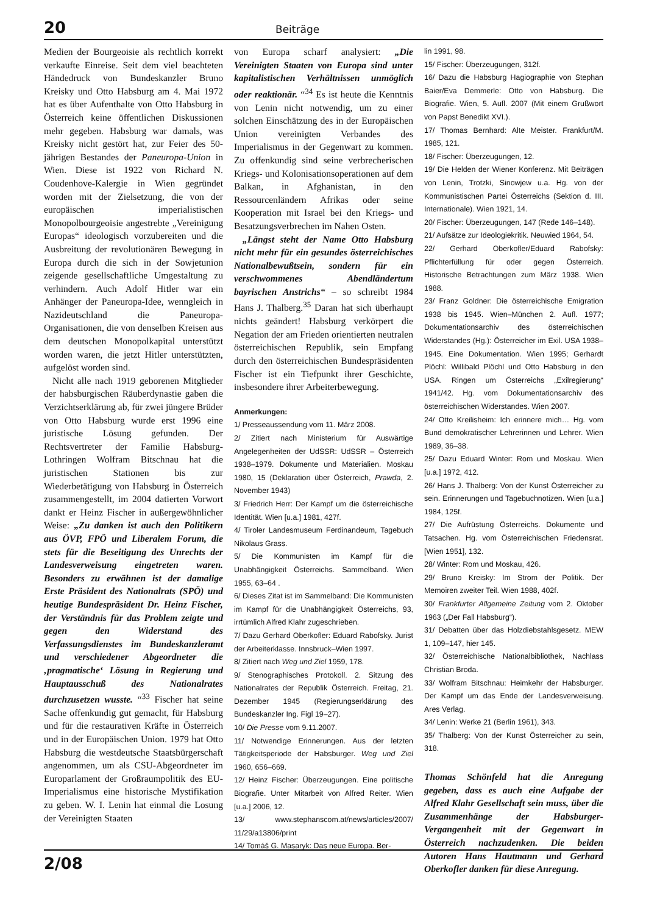20 Beiträge
Medien der Bourgeoisie als rechtlich korrekt verkaufte Einreise. Seit dem viel beachteten Händedruck von Bundeskanzler Bruno Kreisky und Otto Habsburg am 4. Mai 1972 hat es über Aufenthalte von Otto Habsburg in Österreich keine öffentlichen Diskussionen mehr gegeben. Habsburg war damals, was Kreisky nicht gestört hat, zur Feier des 50-jährigen Bestandes der Paneuropa-Union in Wien. Diese ist 1922 von Richard N. Coudenhove-Kalergie in Wien gegründet worden mit der Zielsetzung, die von der europäischen imperialistischen Monopolbourgeoisie angestrebte „Vereinigung Europas“ ideologisch vorzubereiten und die Ausbreitung der revolutionären Bewegung in Europa durch die sich in der Sowjetunion zeigende gesellschaftliche Umgestaltung zu verhindern. Auch Adolf Hitler war ein Anhänger der Paneuropa-Idee, wenngleich in Nazideutschland die Paneuropa-Organisationen, die von denselben Kreisen aus dem deutschen Monopolkapital unterstützt worden waren, die jetzt Hitler unterstützten, aufgelöst worden sind.
Nicht alle nach 1919 geborenen Mitglieder der habsburgischen Räuberdynastie gaben die Verzichtserklärung ab, für zwei jüngere Brüder von Otto Habsburg wurde erst 1996 eine juristische Lösung gefunden. Der Rechtsvertreter der Familie Habsburg-Lothringen Wolfram Bitschnau hat die juristischen Stationen bis zur Wiederbetätigung von Habsburg in Österreich zusammengestellt, im 2004 datierten Vorwort dankt er Heinz Fischer in außergewöhnlicher Weise: „Zu danken ist auch den Politikern aus ÖVP, FPÖ und Liberalem Forum, die stets für die Beseitigung des Unrechts der Landesverweisung eingetreten waren. Besonders zu erwähnen ist der damalige Erste Präsident des Nationalrats (SPÖ) und heutige Bundespräsident Dr. Heinz Fischer, der Verständnis für das Problem zeigte und gegen den Widerstand des Verfassungsdienstes im Bundeskanzleramt und verschiedener Abgeordneter die ‚pragmatische‘ Lösung in Regierung und Hauptausschuß des Nationalrates durchzusetzen wusste. “<sup>33</sup> Fischer hat seine Sache offenkundig gut gemacht, für Habsburg und für die restaurativen Kräfte in Österreich und in der Europäischen Union. 1979 hat Otto Habsburg die westdeutsche Staatsbürgerschaft angenommen, um als CSU-Abgeordneter im Europarlament der Großraumpolitik des EU-Imperialismus eine historische Mystifikation zu geben. W. I. Lenin hat einmal die Losung der Vereinigten Staaten
von Europa scharf analysiert: „Die Vereinigten Staaten von Europa sind unter kapitalistischen Verhältnissen unmöglich oder reaktionär. “<sup>34</sup> Es ist heute die Kenntnis von Lenin nicht notwendig, um zu einer solchen Einschätzung des in der Europäischen Union vereinigten Verbandes des Imperialismus in der Gegenwart zu kommen. Zu offenkundig sind seine verbrecherischen Kriegs- und Kolonisationsoperationen auf dem Balkan, in Afghanistan, in den Ressourcenländern Afrikas oder seine Kooperation mit Israel bei den Kriegs- und Besatzungsverbrechen im Nahen Osten.
„Längst steht der Name Otto Habsburg nicht mehr für ein gesundes österreichisches Nationalbewußtsein, sondern für ein verschwommenes Abendländertum bayrischen Anstrichs“ – so schreibt 1984 Hans J. Thalberg.<sup>35</sup> Daran hat sich überhaupt nichts geändert! Habsburg verkörpert die Negation der am Frieden orientierten neutralen österreichischen Republik, sein Empfang durch den österreichischen Bundespräsidenten Fischer ist ein Tiefpunkt ihrer Geschichte, insbesondere ihrer Arbeiterbewegung.
Anmerkungen:
1/ Presseaussendung vom 11. März 2008.
2/ Zitiert nach Ministerium für Auswärtige Angelegenheiten der UdSSR: UdSSR – Österreich 1938–1979. Dokumente und Materialien. Moskau 1980, 15 (Deklaration über Österreich, Prawda, 2. November 1943)
3/ Friedrich Herr: Der Kampf um die österreichische Identität. Wien [u.a.] 1981, 427f.
4/ Tiroler Landesmuseum Ferdinandeum, Tagebuch Nikolaus Grass.
5/ Die Kommunisten im Kampf für die Unabhängigkeit Österreichs. Sammelband. Wien 1955, 63–64 .
6/ Dieses Zitat ist im Sammelband: Die Kommunisten im Kampf für die Unabhängigkeit Österreichs, 93, irrtümlich Alfred Klahr zugeschrieben.
7/ Dazu Gerhard Oberkofler: Eduard Rabofsky. Jurist der Arbeiterklasse. Innsbruck–Wien 1997.
8/ Zitiert nach Weg und Ziel 1959, 178.
9/ Stenographisches Protokoll. 2. Sitzung des Nationalrates der Republik Österreich. Freitag, 21. Dezember 1945 (Regierungserklärung des Bundeskanzler Ing. Figl 19–27).
10/ Die Presse vom 9.11.2007.
11/ Notwendige Erinnerungen. Aus der letzten Tätigkeitsperiode der Habsburger. Weg und Ziel 1960, 656–669.
12/ Heinz Fischer: Überzeugungen. Eine politische Biografie. Unter Mitarbeit von Alfred Reiter. Wien [u.a.] 2006, 12.
13/ www.stephanscom.at/news/articles/2007/ 11/29/a13806/print
14/ Tomáš G. Masaryk: Das neue Europa. Ber-
lin 1991, 98.
15/ Fischer: Überzeugungen, 312f.
16/ Dazu die Habsburg Hagiographie von Stephan Baier/Eva Demmerle: Otto von Habsburg. Die Biografie. Wien, 5. Aufl. 2007 (Mit einem Grußwort von Papst Benedikt XVI.).
17/ Thomas Bernhard: Alte Meister. Frankfurt/M. 1985, 121.
18/ Fischer: Überzeugungen, 12.
19/ Die Helden der Wiener Konferenz. Mit Beiträgen von Lenin, Trotzki, Sinowjew u.a. Hg. von der Kommunistischen Partei Österreichs (Sektion d. III. Internationale). Wien 1921, 14.
20/ Fischer: Überzeugungen, 147 (Rede 146–148).
21/ Aufsätze zur Ideologiekritik. Neuwied 1964, 54.
22/ Gerhard Oberkofler/Eduard Rabofsky: Pflichterfüllung für oder gegen Österreich. Historische Betrachtungen zum März 1938. Wien 1988.
23/ Franz Goldner: Die österreichische Emigration 1938 bis 1945. Wien–München 2. Aufl. 1977; Dokumentationsarchiv des österreichischen Widerstandes (Hg.): Österreicher im Exil. USA 1938–1945. Eine Dokumentation. Wien 1995; Gerhardt Plöchl: Willibald Plöchl und Otto Habsburg in den USA. Ringen um Österreichs „Exilregierung“ 1941/42. Hg. vom Dokumentationsarchiv des österreichischen Widerstandes. Wien 2007.
24/ Otto Kreilisheim: Ich erinnere mich… Hg. vom Bund demokratischer Lehrerinnen und Lehrer. Wien 1989, 36–38.
25/ Dazu Eduard Winter: Rom und Moskau. Wien [u.a.] 1972, 412.
26/ Hans J. Thalberg: Von der Kunst Österreicher zu sein. Erinnerungen und Tagebuchnotizen. Wien [u.a.] 1984, 125f.
27/ Die Aufrüstung Österreichs. Dokumente und Tatsachen. Hg. vom Österreichischen Friedensrat. [Wien 1951], 132.
28/ Winter: Rom und Moskau, 426.
29/ Bruno Kreisky: Im Strom der Politik. Der Memoiren zweiter Teil. Wien 1988, 402f.
30/ Frankfurter Allgemeine Zeitung vom 2. Oktober 1963 („Der Fall Habsburg“).
31/ Debatten über das Holzdiebstahlsgesetz. MEW 1, 109–147, hier 145.
32/ Österreichische Nationalbibliothek, Nachlass Christian Broda.
33/ Wolfram Bitschnau: Heimkehr der Habsburger. Der Kampf um das Ende der Landesverweisung. Ares Verlag.
34/ Lenin: Werke 21 (Berlin 1961), 343.
35/ Thalberg: Von der Kunst Österreicher zu sein, 318.
Thomas Schönfeld hat die Anregung gegeben, dass es auch eine Aufgabe der Alfred Klahr Gesellschaft sein muss, über die Zusammenhänge der Habsburger-Vergangenheit mit der Gegenwart in Österreich nachzudenken. Die beiden Autoren Hans Hautmann und Gerhard Oberkofler danken für diese Anregung.
2/08